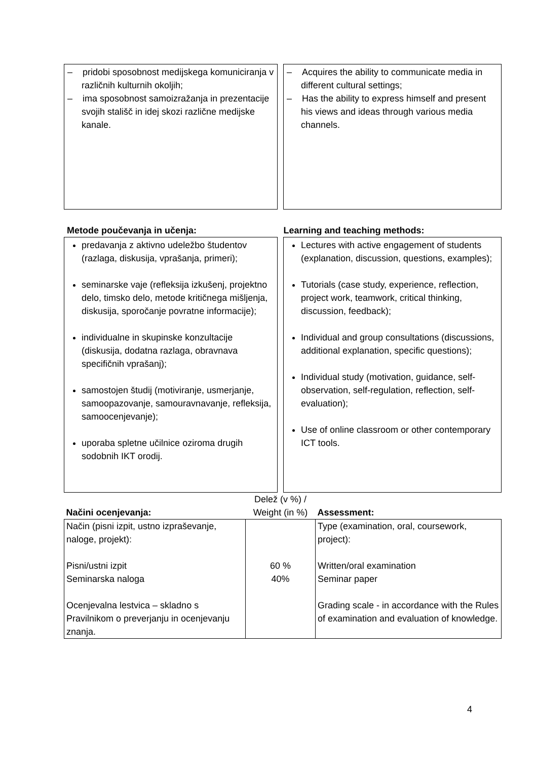– pridobi sposobnost medijskega komuniciranja v različnih kulturnih okoljih;
– ima sposobnost samoizražanja in prezentacije svojih stališč in idej skozi različne medijske kanale.
– Acquires the ability to communicate media in different cultural settings;
– Has the ability to express himself and present his views and ideas through various media channels.
Metode poučevanja in učenja: Learning and teaching methods:
predavanja z aktivno udeležbo študentov (razlaga, diskusija, vprašanja, primeri);
seminarske vaje (refleksija izkušenj, projektno delo, timsko delo, metode kritičnega mišljenja, diskusija, sporočanje povratne informacije);
individualne in skupinske konzultacije (diskusija, dodatna razlaga, obravnava specifičnih vprašanj);
samostojen študij (motiviranje, usmerjanje, samoopazovanje, samouravnavanje, refleksija, samoocenjevanje);
uporaba spletne učilnice oziroma drugih sodobnih IKT orodij.
Lectures with active engagement of students (explanation, discussion, questions, examples);
Tutorials (case study, experience, reflection, project work, teamwork, critical thinking, discussion, feedback);
Individual and group consultations (discussions, additional explanation, specific questions);
Individual study (motivation, guidance, self-observation, self-regulation, reflection, self-evaluation);
Use of online classroom or other contemporary ICT tools.
| Načini ocenjevanja: | Delež (v %) / Weight (in %) | Assessment: |
| --- | --- | --- |
| Način (pisni izpit, ustno izpraševanje, naloge, projekt): Pisni/ustni izpit Seminarska naloga Ocenjevalna lestvica – skladno s Pravilnikom o preverjanju in ocenjevanju znanja. | 60 % 40% | Type (examination, oral, coursework, project): Written/oral examination Seminar paper Grading scale - in accordance with the Rules of examination and evaluation of knowledge. |
4